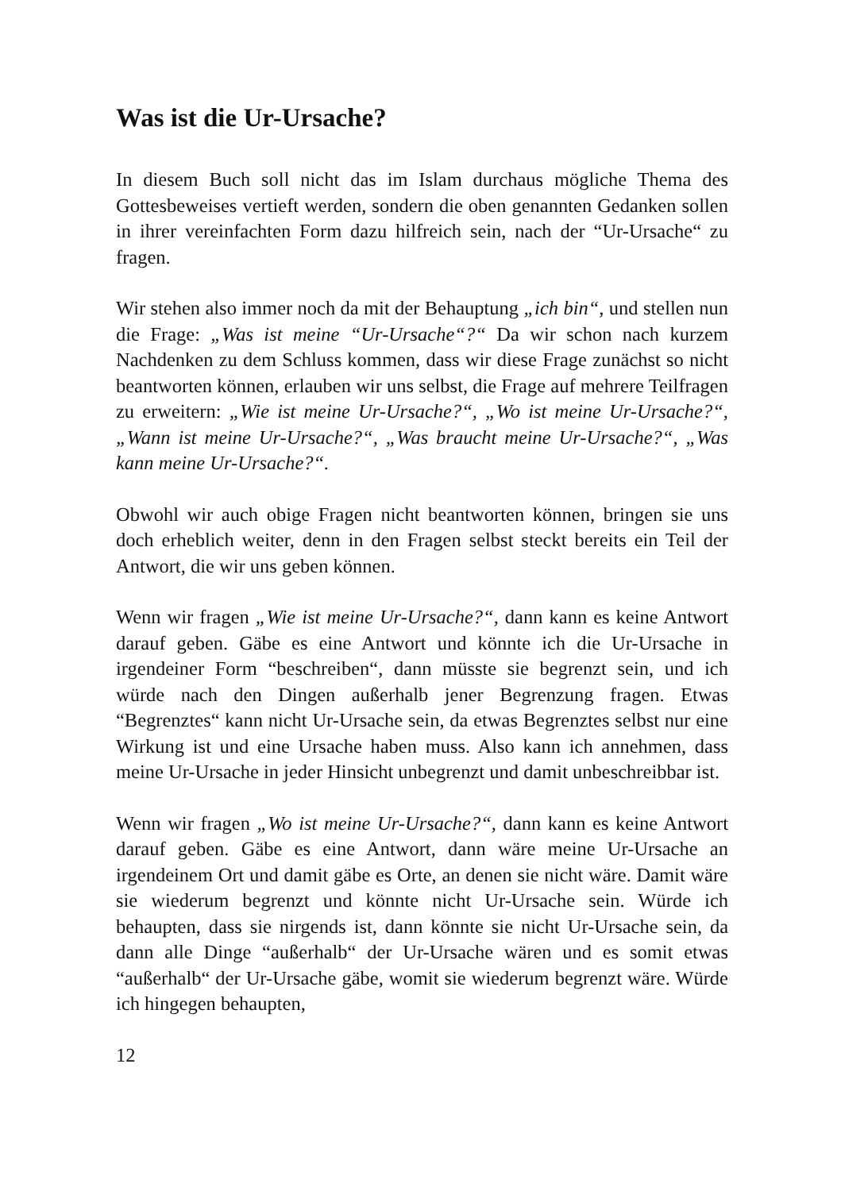Was ist die Ur-Ursache?
In diesem Buch soll nicht das im Islam durchaus mögliche Thema des Gottesbeweises vertieft werden, sondern die oben genannten Gedanken sollen in ihrer vereinfachten Form dazu hilfreich sein, nach der “Ur-Ursache“ zu fragen.
Wir stehen also immer noch da mit der Behauptung „ich bin“, und stellen nun die Frage: „Was ist meine “Ur-Ursache“?“ Da wir schon nach kurzem Nachdenken zu dem Schluss kommen, dass wir diese Frage zunächst so nicht beantworten können, erlauben wir uns selbst, die Frage auf mehrere Teilfragen zu erweitern: „Wie ist meine Ur-Ursache?“, „Wo ist meine Ur-Ursache?“, „Wann ist meine Ur-Ursache?“, „Was braucht meine Ur-Ursache?“, „Was kann meine Ur-Ursache?“.
Obwohl wir auch obige Fragen nicht beantworten können, bringen sie uns doch erheblich weiter, denn in den Fragen selbst steckt bereits ein Teil der Antwort, die wir uns geben können.
Wenn wir fragen „Wie ist meine Ur-Ursache?“, dann kann es keine Antwort darauf geben. Gäbe es eine Antwort und könnte ich die Ur-Ursache in irgendeiner Form “beschreiben“, dann müsste sie begrenzt sein, und ich würde nach den Dingen außerhalb jener Begrenzung fragen. Etwas “Begrenztes“ kann nicht Ur-Ursache sein, da etwas Begrenztes selbst nur eine Wirkung ist und eine Ursache haben muss. Also kann ich annehmen, dass meine Ur-Ursache in jeder Hinsicht unbegrenzt und damit unbeschreibbar ist.
Wenn wir fragen „Wo ist meine Ur-Ursache?“, dann kann es keine Antwort darauf geben. Gäbe es eine Antwort, dann wäre meine Ur-Ursache an irgendeinem Ort und damit gäbe es Orte, an denen sie nicht wäre. Damit wäre sie wiederum begrenzt und könnte nicht Ur-Ursache sein. Würde ich behaupten, dass sie nirgends ist, dann könnte sie nicht Ur-Ursache sein, da dann alle Dinge “außerhalb“ der Ur-Ursache wären und es somit etwas “außerhalb“ der Ur-Ursache gäbe, womit sie wiederum begrenzt wäre. Würde ich hingegen behaupten,
12